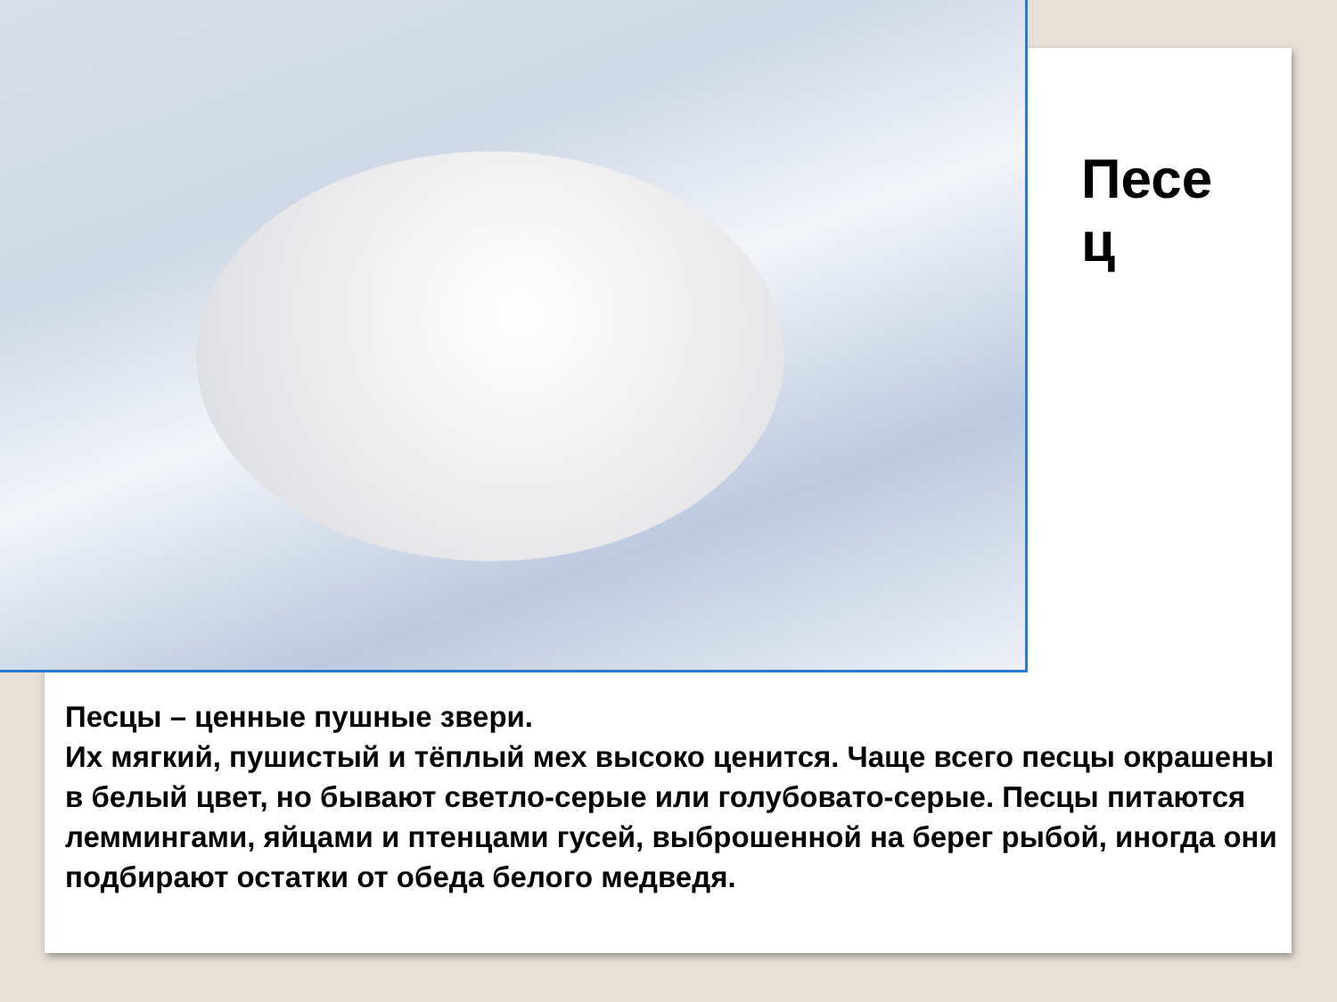Песе ц
Песцы – ценные пушные звери.
Их мягкий, пушистый и тёплый мех высоко ценится. Чаще всего песцы окрашены в белый цвет, но бывают светло-серые или голубовато-серые. Песцы питаются леммингами, яйцами и птенцами гусей, выброшенной на берег рыбой, иногда они подбирают остатки от обеда белого медведя.